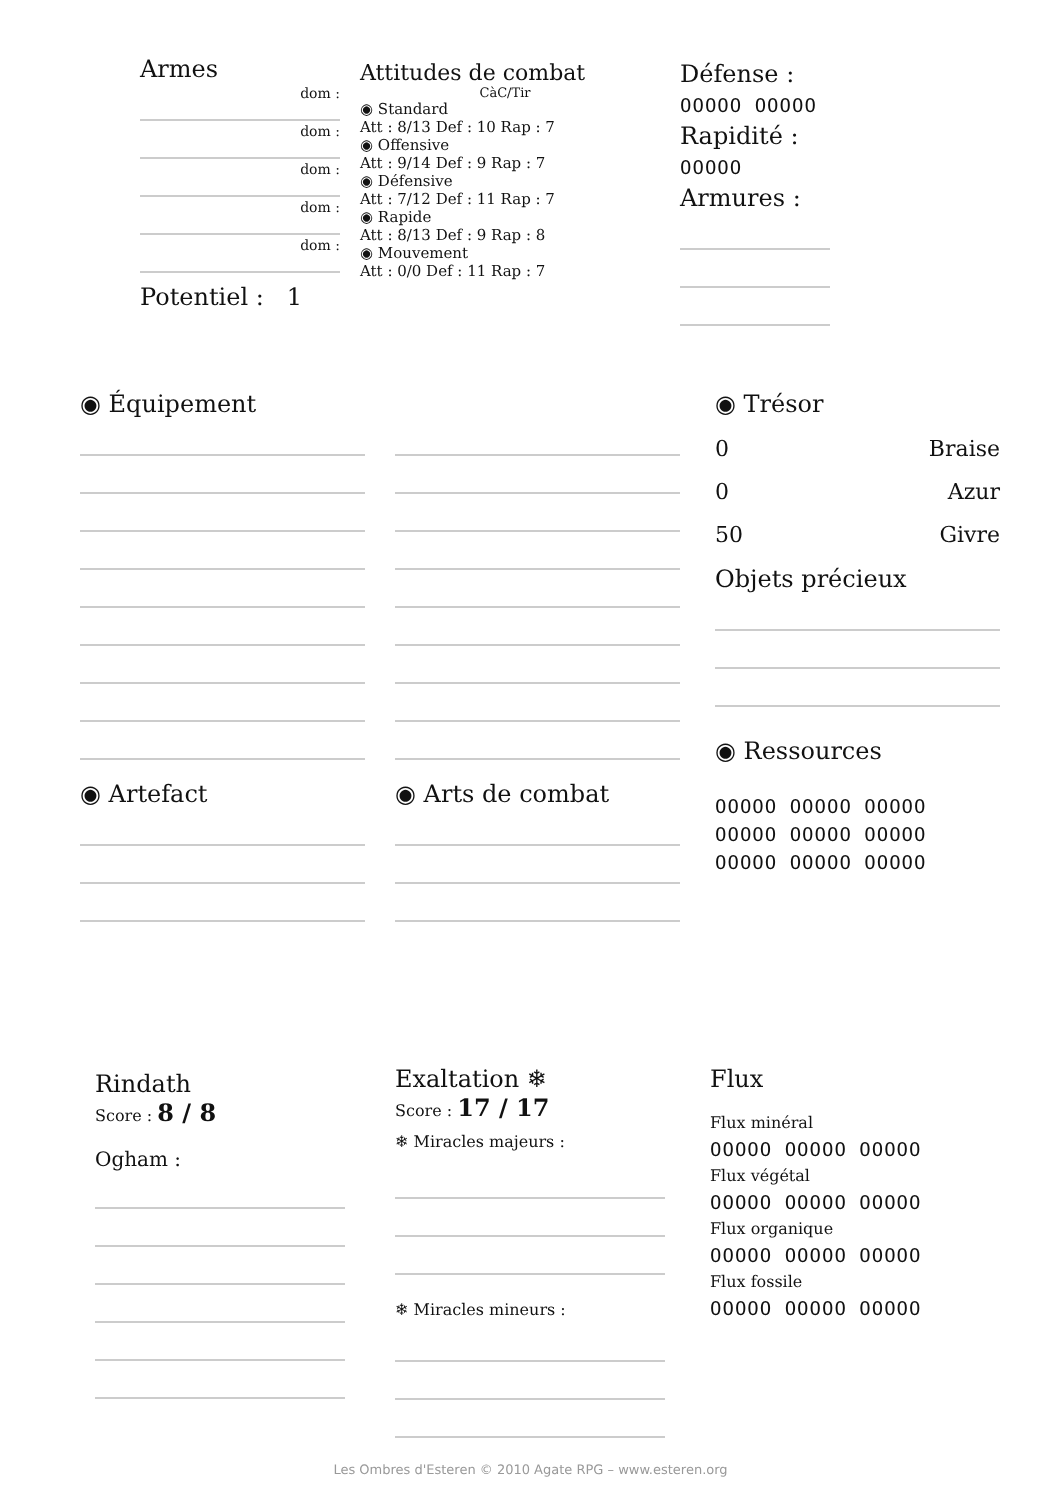Armes
dom :
dom :
dom :
dom :
dom :
Potentiel : 1
Attitudes de combat
CàC/Tir
◉ Standard
Att : 8/13 Def : 10 Rap : 7
◉ Offensive
Att : 9/14 Def : 9 Rap : 7
◉ Défensive
Att : 7/12 Def : 11 Rap : 7
◉ Rapide
Att : 8/13 Def : 9 Rap : 8
◉ Mouvement
Att : 0/0 Def : 11 Rap : 7
Défense :
OOOOO OOOOO
Rapidité :
OOOOO
Armures :
◉ Équipement
◉ Artefact ◉ Arts de combat
◉ Trésor
0 Braise
0 Azur
50 Givre
Objets précieux
◉ Ressources
OOOOO OOOOO OOOOO
OOOOO OOOOO OOOOO
OOOOO OOOOO OOOOO
Rindath
Score : 8 / 8
Ogham :
Exaltation ❄
Score : 17 / 17
❄ Miracles majeurs :
❄ Miracles mineurs :
Flux
Flux minéral
OOOOO OOOOO OOOOO
Flux végétal
OOOOO OOOOO OOOOO
Flux organique
OOOOO OOOOO OOOOO
Flux fossile
OOOOO OOOOO OOOOO
Les Ombres d'Esteren © 2010 Agate RPG – www.esteren.org